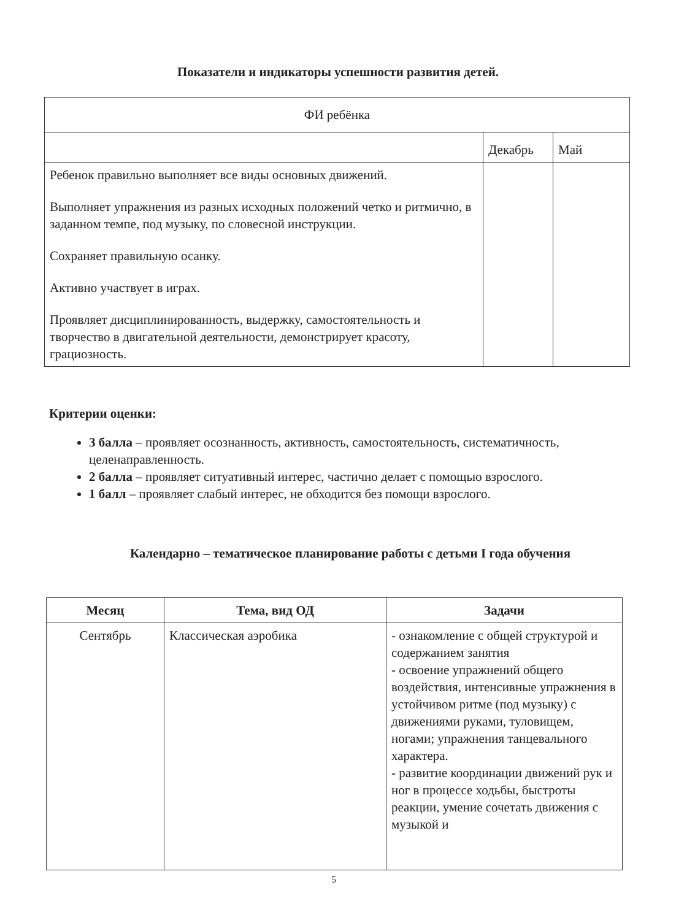Показатели и индикаторы успешности развития детей.
| ФИ ребёнка | | |
| | Декабрь | Май |
| Ребенок правильно выполняет все виды основных движений. Выполняет упражнения из разных исходных положений четко и ритмично, в заданном темпе, под музыку, по словесной инструкции. Сохраняет правильную осанку. Активно участвует в играх. Проявляет дисциплинированность, выдержку, самостоятельность и творчество в двигательной деятельности, демонстрирует красоту, грациозность. | | |
Критерии оценки:
3 балла – проявляет осознанность, активность, самостоятельность, систематичность, целенаправленность.
2 балла – проявляет ситуативный интерес, частично делает с помощью взрослого.
1 балл – проявляет слабый интерес, не обходится без помощи взрослого.
Календарно – тематическое планирование работы с детьми I года обучения
| Месяц | Тема, вид ОД | Задачи |
| --- | --- | --- |
| Сентябрь | Классическая аэробика | - ознакомление с общей структурой и содержанием занятия - освоение упражнений общего воздействия, интенсивные упражнения в устойчивом ритме (под музыку) с движениями руками, туловищем, ногами; упражнения танцевального характера. - развитие координации движений рук и ног в процессе ходьбы, быстроты реакции, умение сочетать движения с музыкой и |
5